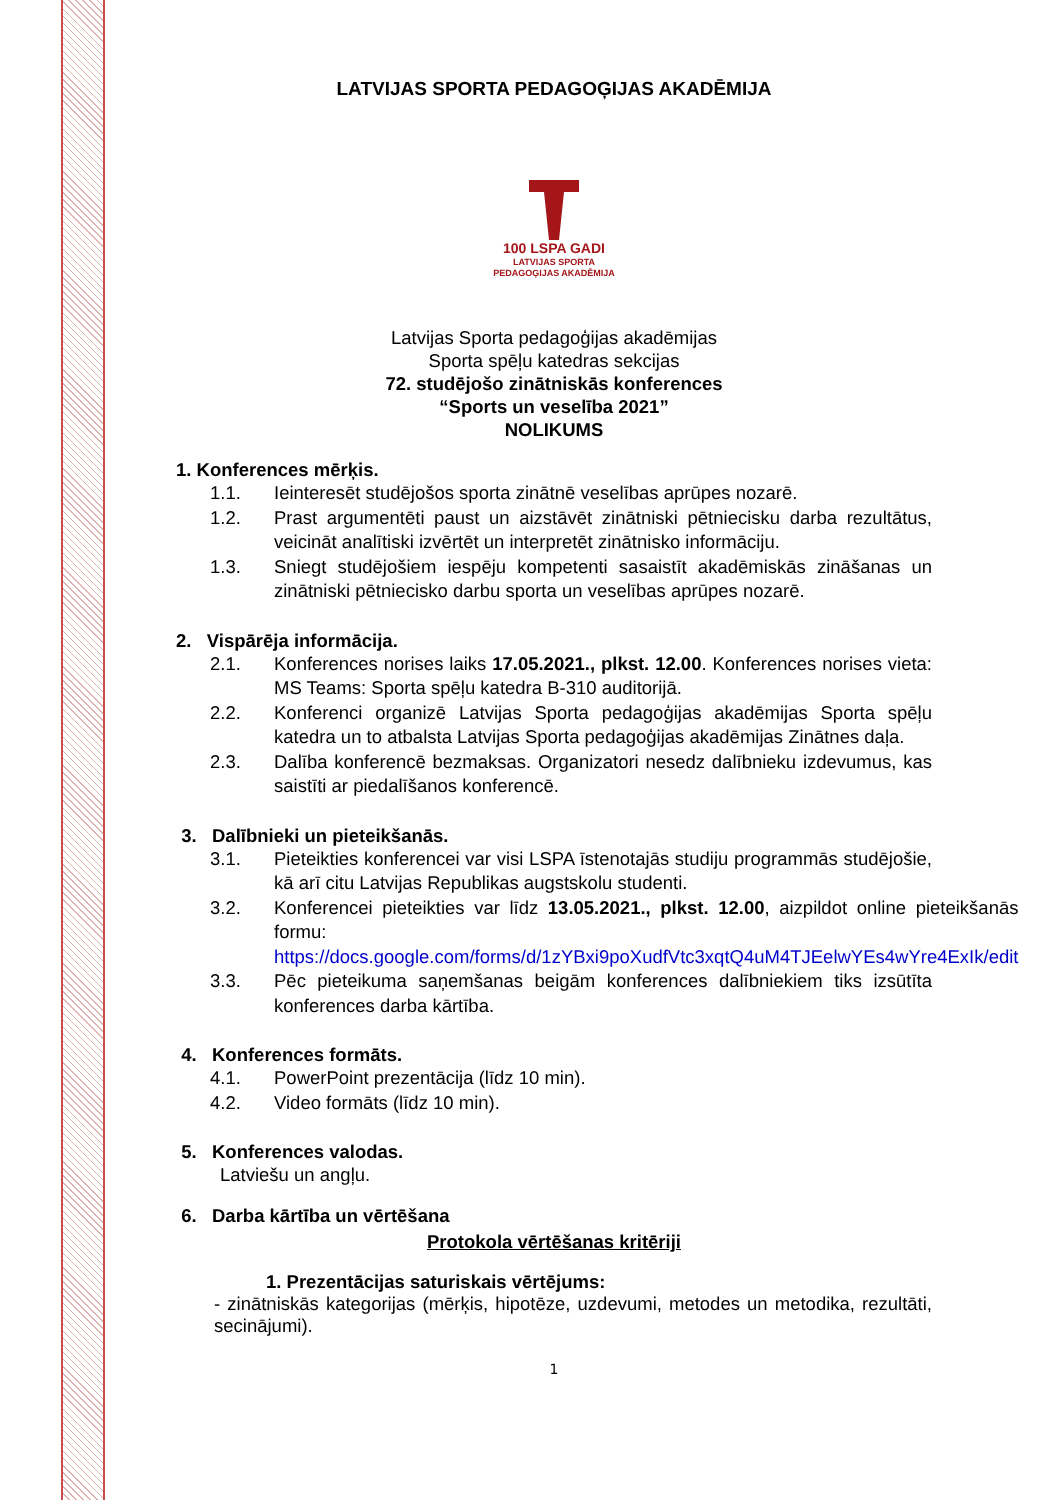LATVIJAS SPORTA PEDAGOĢIJAS AKADĒMIJA
100 LSPA GADI
LATVIJAS SPORTA
PEDAGOĢIJAS AKADĒMIJA
Latvijas Sporta pedagoģijas akadēmijas
Sporta spēļu katedras sekcijas
72. studējošo zinātniskās konferences
“Sports un veselība 2021”
NOLIKUMS
1. Konferences mērķis.
1.1. Ieinteresēt studējošos sporta zinātnē veselības aprūpes nozarē.
1.2. Prast argumentēti paust un aizstāvēt zinātniski pētniecisku darba rezultātus, veicināt analītiski izvērtēt un interpretēt zinātnisko informāciju.
1.3. Sniegt studējošiem iespēju kompetenti sasaistīt akadēmiskās zināšanas un zinātniski pētniecisko darbu sporta un veselības aprūpes nozarē.
2. Vispārēja informācija.
2.1. Konferences norises laiks 17.05.2021., plkst. 12.00. Konferences norises vieta: MS Teams: Sporta spēļu katedra B-310 auditorijā.
2.2. Konferenci organizē Latvijas Sporta pedagoģijas akadēmijas Sporta spēļu katedra un to atbalsta Latvijas Sporta pedagoģijas akadēmijas Zinātnes daļa.
2.3. Dalība konferencē bezmaksas. Organizatori nesedz dalībnieku izdevumus, kas saistīti ar piedalīšanos konferencē.
3. Dalībnieki un pieteikšanās.
3.1. Pieteikties konferencei var visi LSPA īstenotajās studiju programmās studējošie, kā arī citu Latvijas Republikas augstskolu studenti.
3.2. Konferencei pieteikties var līdz 13.05.2021., plkst. 12.00, aizpildot online pieteikšanās formu: https://docs.google.com/forms/d/1zYBxi9poXudfVtc3xqtQ4uM4TJEelwYEs4wYre4ExIk/edit
3.3. Pēc pieteikuma saņemšanas beigām konferences dalībniekiem tiks izsūtīta konferences darba kārtība.
4. Konferences formāts.
4.1. PowerPoint prezentācija (līdz 10 min).
4.2. Video formāts (līdz 10 min).
5. Konferences valodas.
Latviešu un angļu.
6. Darba kārtība un vērtēšana
Protokola vērtēšanas kritēriji
1. Prezentācijas saturiskais vērtējums:
- zinātniskās kategorijas (mērķis, hipotēze, uzdevumi, metodes un metodika, rezultāti, secinājumi).
1